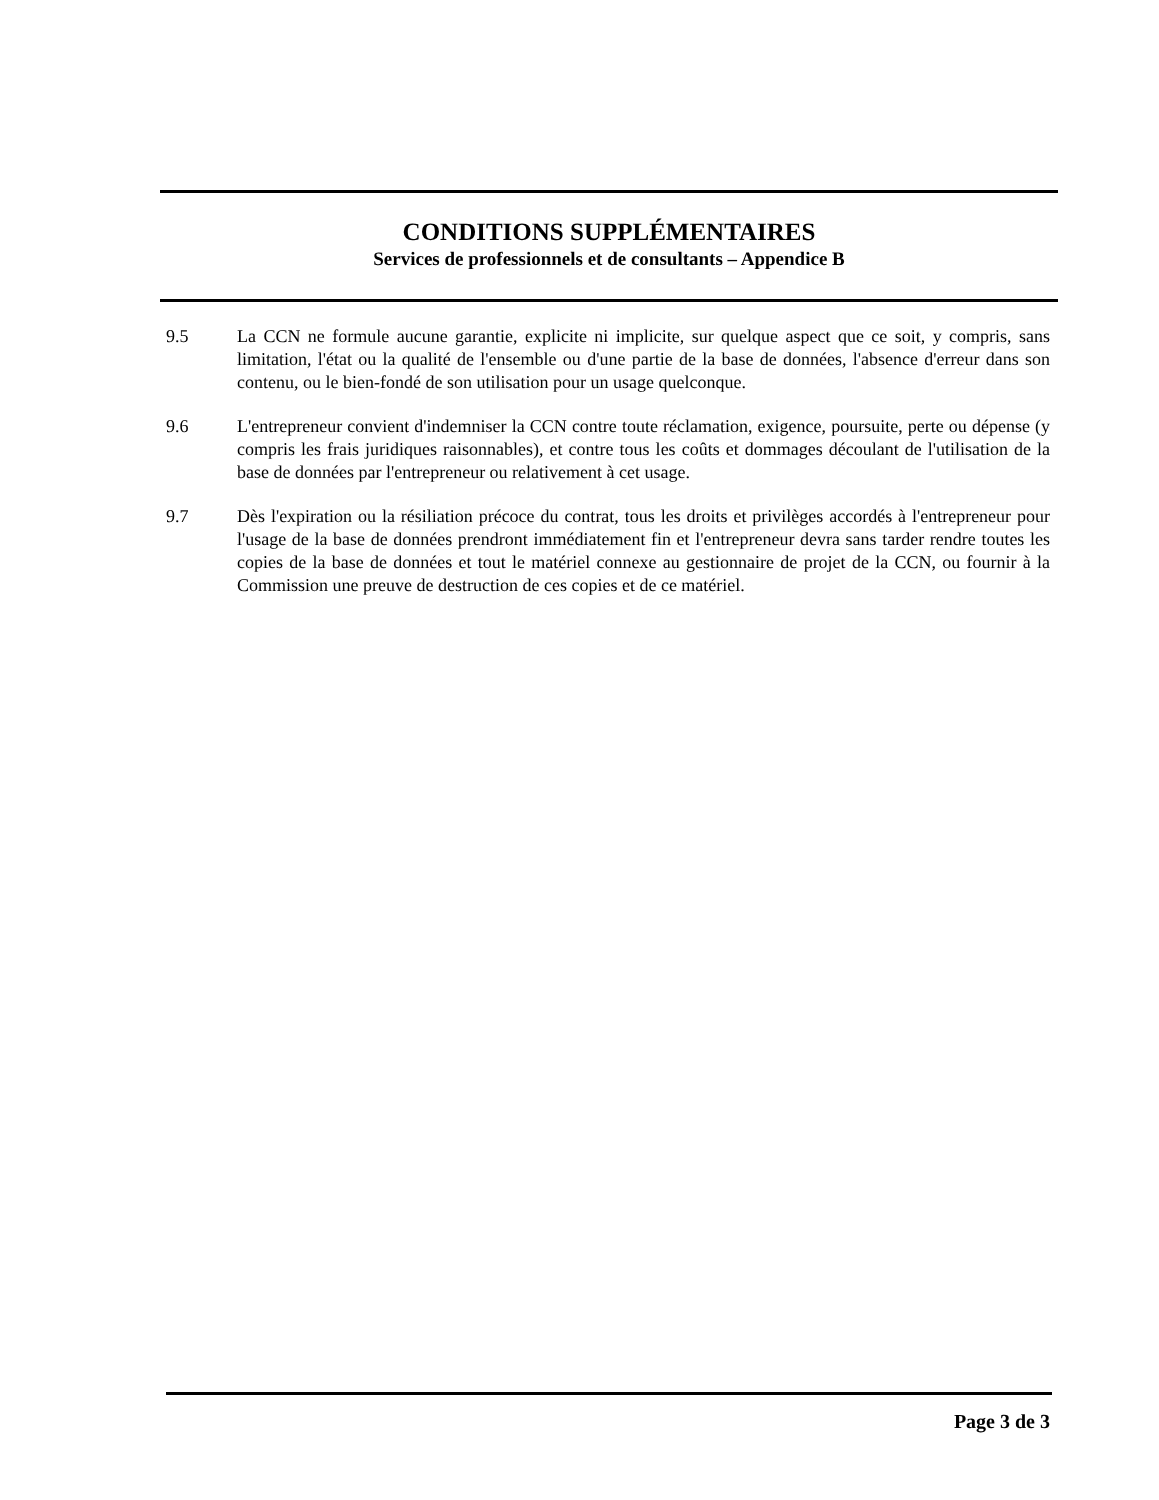CONDITIONS SUPPLÉMENTAIRES
Services de professionnels et de consultants – Appendice B
9.5 La CCN ne formule aucune garantie, explicite ni implicite, sur quelque aspect que ce soit, y compris, sans limitation, l'état ou la qualité de l'ensemble ou d'une partie de la base de données, l'absence d'erreur dans son contenu, ou le bien-fondé de son utilisation pour un usage quelconque.
9.6 L'entrepreneur convient d'indemniser la CCN contre toute réclamation, exigence, poursuite, perte ou dépense (y compris les frais juridiques raisonnables), et contre tous les coûts et dommages découlant de l'utilisation de la base de données par l'entrepreneur ou relativement à cet usage.
9.7 Dès l'expiration ou la résiliation précoce du contrat, tous les droits et privilèges accordés à l'entrepreneur pour l'usage de la base de données prendront immédiatement fin et l'entrepreneur devra sans tarder rendre toutes les copies de la base de données et tout le matériel connexe au gestionnaire de projet de la CCN, ou fournir à la Commission une preuve de destruction de ces copies et de ce matériel.
Page 3 de 3